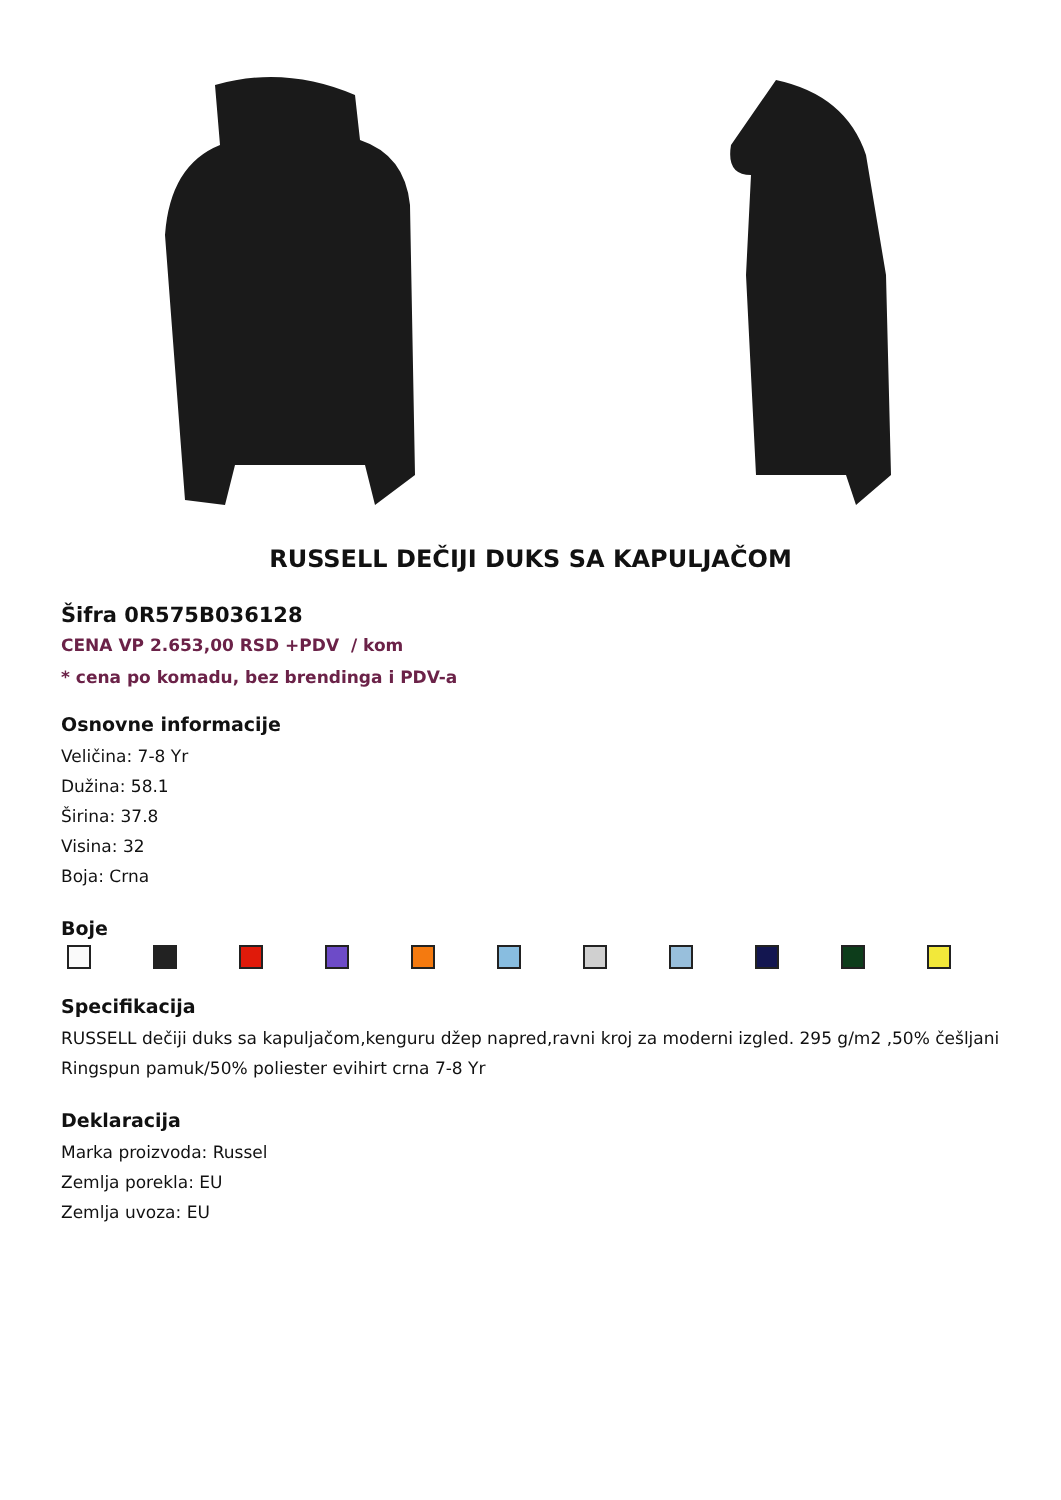RUSSELL DEČIJI DUKS SA KAPULJAČOM
Šifra 0R575B036128
CENA VP 2.653,00 RSD +PDV / kom
* cena po komadu, bez brendinga i PDV-a
Osnovne informacije
Veličina: 7-8 Yr
Dužina: 58.1
Širina: 37.8
Visina: 32
Boja: Crna
Boje
Specifikacija
RUSSELL dečiji duks sa kapuljačom,kenguru džep napred,ravni kroj za moderni izgled. 295 g/m2 ,50% češljani Ringspun pamuk/50% poliester evihirt crna 7-8 Yr
Deklaracija
Marka proizvoda: Russel
Zemlja porekla: EU
Zemlja uvoza: EU